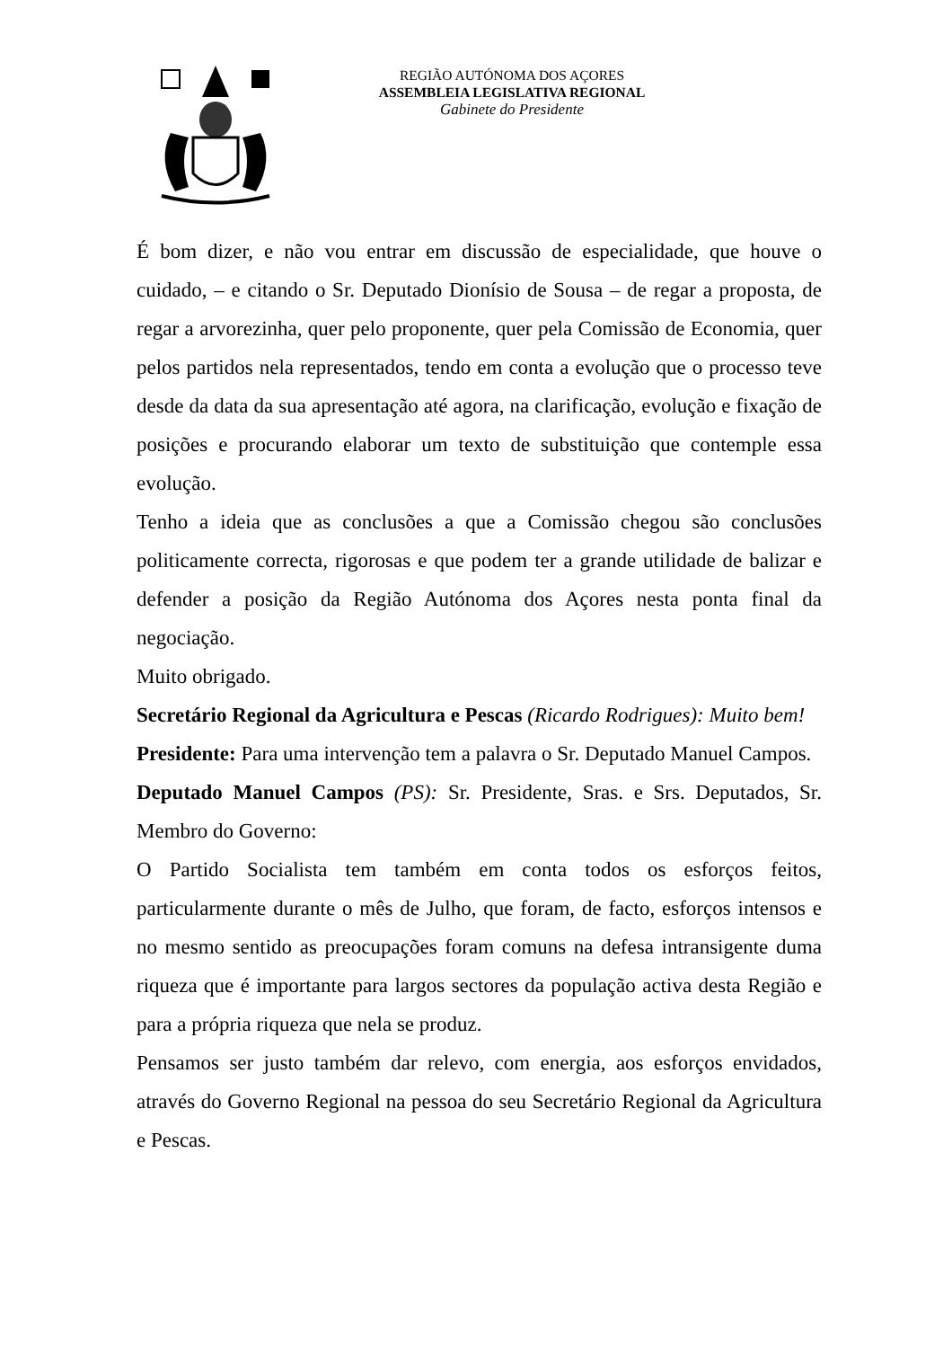REGIÃO AUTÓNOMA DOS AÇORES
ASSEMBLEIA LEGISLATIVA REGIONAL
Gabinete do Presidente
É bom dizer, e não vou entrar em discussão de especialidade, que houve o cuidado, – e citando o Sr. Deputado Dionísio de Sousa – de regar a proposta, de regar a arvorezinha, quer pelo proponente, quer pela Comissão de Economia, quer pelos partidos nela representados, tendo em conta a evolução que o processo teve desde da data da sua apresentação até agora, na clarificação, evolução e fixação de posições e procurando elaborar um texto de substituição que contemple essa evolução.
Tenho a ideia que as conclusões a que a Comissão chegou são conclusões politicamente correcta, rigorosas e que podem ter a grande utilidade de balizar e defender a posição da Região Autónoma dos Açores nesta ponta final da negociação.
Muito obrigado.
Secretário Regional da Agricultura e Pescas (Ricardo Rodrigues): Muito bem!
Presidente: Para uma intervenção tem a palavra o Sr. Deputado Manuel Campos.
Deputado Manuel Campos (PS): Sr. Presidente, Sras. e Srs. Deputados, Sr. Membro do Governo:
O Partido Socialista tem também em conta todos os esforços feitos, particularmente durante o mês de Julho, que foram, de facto, esforços intensos e no mesmo sentido as preocupações foram comuns na defesa intransigente duma riqueza que é importante para largos sectores da população activa desta Região e para a própria riqueza que nela se produz.
Pensamos ser justo também dar relevo, com energia, aos esforços envidados, através do Governo Regional na pessoa do seu Secretário Regional da Agricultura e Pescas.